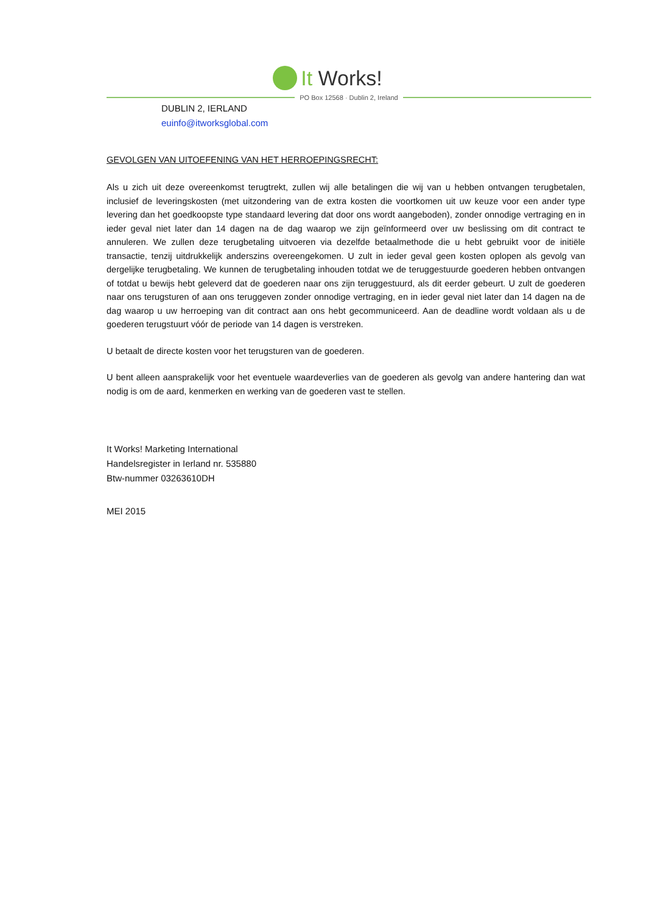It Works!
PO Box 12568 · Dublin 2, Ireland
DUBLIN 2, IERLAND
euinfo@itworksglobal.com
GEVOLGEN VAN UITOEFENING VAN HET HERROEPINGSRECHT:
Als u zich uit deze overeenkomst terugtrekt, zullen wij alle betalingen die wij van u hebben ontvangen terugbetalen, inclusief de leveringskosten (met uitzondering van de extra kosten die voortkomen uit uw keuze voor een ander type levering dan het goedkoopste type standaard levering dat door ons wordt aangeboden), zonder onnodige vertraging en in ieder geval niet later dan 14 dagen na de dag waarop we zijn geïnformeerd over uw beslissing om dit contract te annuleren. We zullen deze terugbetaling uitvoeren via dezelfde betaalmethode die u hebt gebruikt voor de initiële transactie, tenzij uitdrukkelijk anderszins overeengekomen. U zult in ieder geval geen kosten oplopen als gevolg van dergelijke terugbetaling. We kunnen de terugbetaling inhouden totdat we de teruggestuurde goederen hebben ontvangen of totdat u bewijs hebt geleverd dat de goederen naar ons zijn teruggestuurd, als dit eerder gebeurt. U zult de goederen naar ons terugsturen of aan ons teruggeven zonder onnodige vertraging, en in ieder geval niet later dan 14 dagen na de dag waarop u uw herroeping van dit contract aan ons hebt gecommuniceerd. Aan de deadline wordt voldaan als u de goederen terugstuurt vóór de periode van 14 dagen is verstreken.
U betaalt de directe kosten voor het terugsturen van de goederen.
U bent alleen aansprakelijk voor het eventuele waardeverlies van de goederen als gevolg van andere hantering dan wat nodig is om de aard, kenmerken en werking van de goederen vast te stellen.
It Works! Marketing International
Handelsregister in Ierland nr. 535880
Btw-nummer 03263610DH
MEI 2015